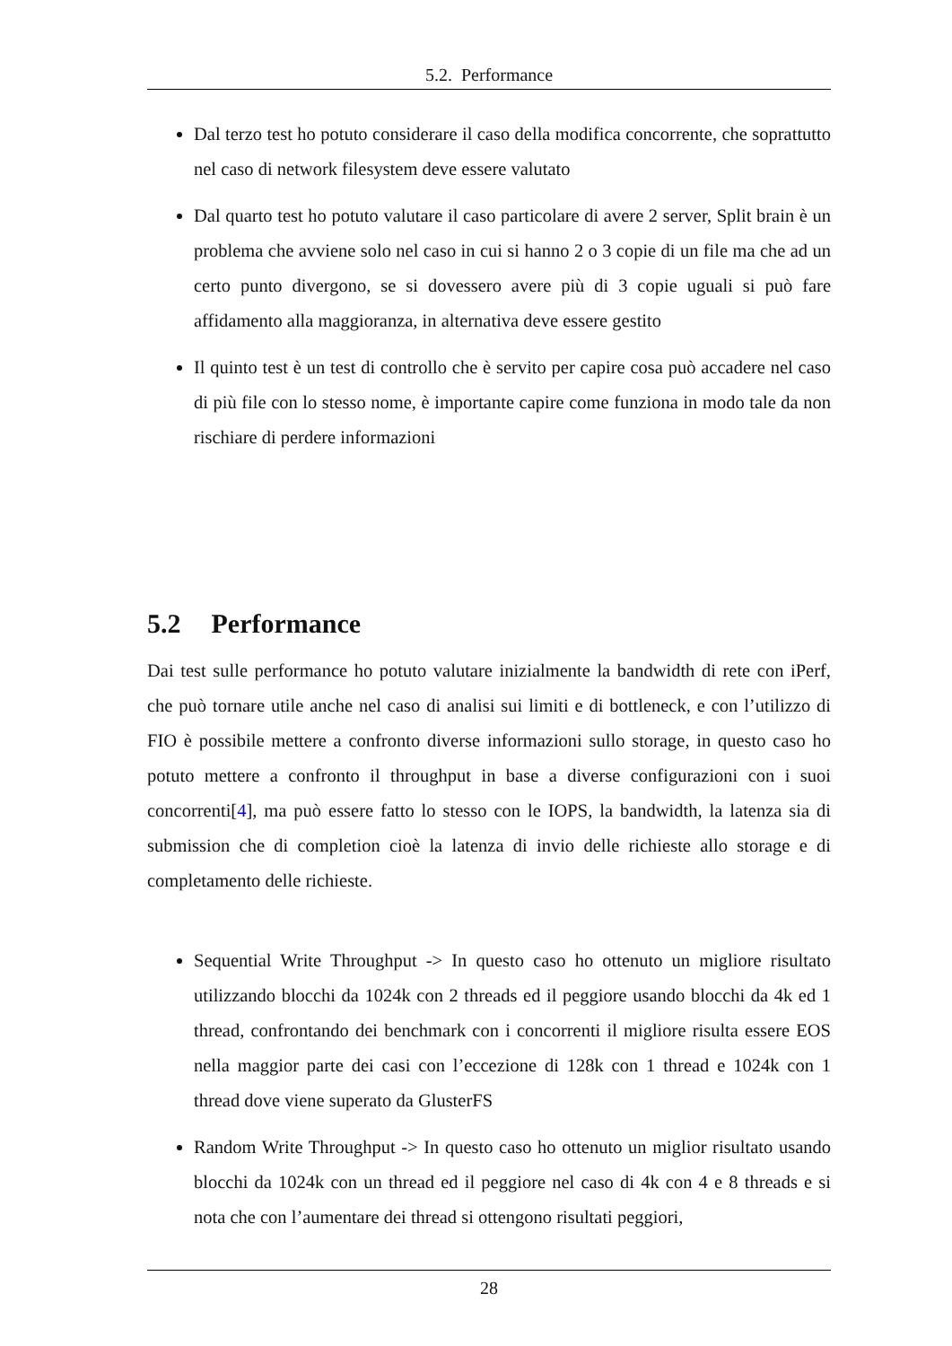5.2. Performance
Dal terzo test ho potuto considerare il caso della modifica concorrente, che soprattutto nel caso di network filesystem deve essere valutato
Dal quarto test ho potuto valutare il caso particolare di avere 2 server, Split brain è un problema che avviene solo nel caso in cui si hanno 2 o 3 copie di un file ma che ad un certo punto divergono, se si dovessero avere più di 3 copie uguali si può fare affidamento alla maggioranza, in alternativa deve essere gestito
Il quinto test è un test di controllo che è servito per capire cosa può accadere nel caso di più file con lo stesso nome, è importante capire come funziona in modo tale da non rischiare di perdere informazioni
5.2 Performance
Dai test sulle performance ho potuto valutare inizialmente la bandwidth di rete con iPerf, che può tornare utile anche nel caso di analisi sui limiti e di bottleneck, e con l’utilizzo di FIO è possibile mettere a confronto diverse informazioni sullo storage, in questo caso ho potuto mettere a confronto il throughput in base a diverse configurazioni con i suoi concorrenti[4], ma può essere fatto lo stesso con le IOPS, la bandwidth, la latenza sia di submission che di completion cioè la latenza di invio delle richieste allo storage e di completamento delle richieste.
Sequential Write Throughput -> In questo caso ho ottenuto un migliore risultato utilizzando blocchi da 1024k con 2 threads ed il peggiore usando blocchi da 4k ed 1 thread, confrontando dei benchmark con i concorrenti il migliore risulta essere EOS nella maggior parte dei casi con l’eccezione di 128k con 1 thread e 1024k con 1 thread dove viene superato da GlusterFS
Random Write Throughput -> In questo caso ho ottenuto un miglior risultato usando blocchi da 1024k con un thread ed il peggiore nel caso di 4k con 4 e 8 threads e si nota che con l’aumentare dei thread si ottengono risultati peggiori,
28